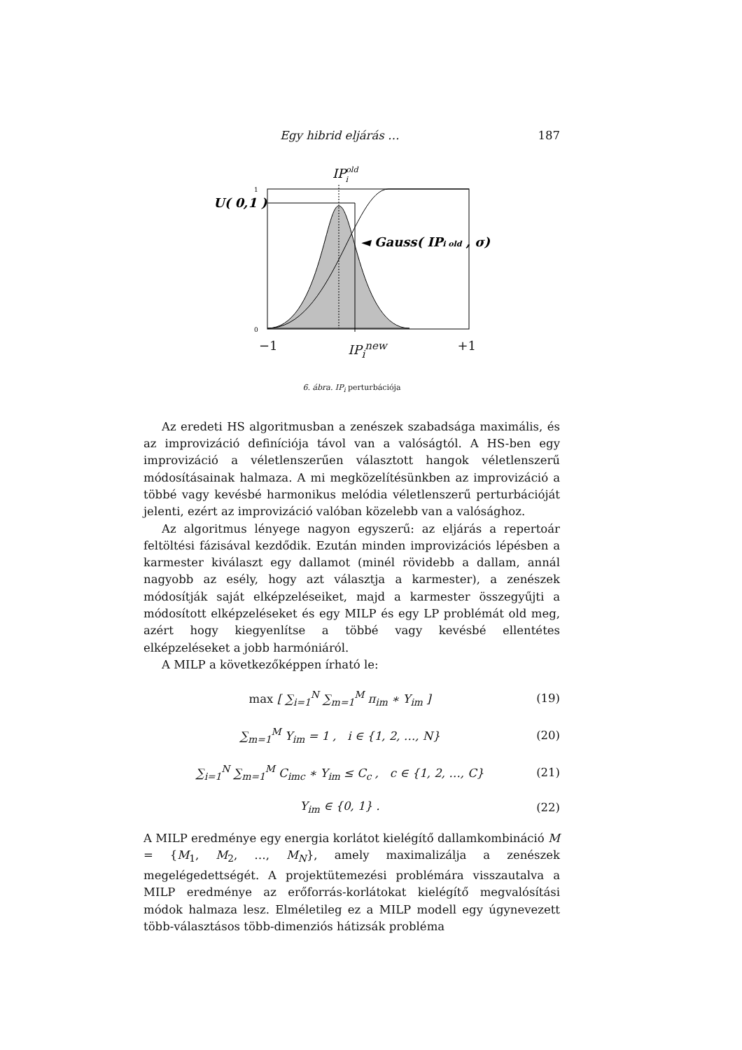Egy hibrid eljárás … 187
IPoldi
U( 0,1 )
1
0
◄ Gauss( IPi old , σ)
−1 IP<sub>i</sub><sup>new</sup> +1
6. ábra. IP<sub>i</sub> perturbációja
Az eredeti HS algoritmusban a zenészek szabadsága maximális, és az improvizáció definíciója távol van a valóságtól. A HS-ben egy improvizáció a véletlenszerűen választott hangok véletlenszerű módosításainak halmaza. A mi megközelítésünkben az improvizáció a többé vagy kevésbé harmonikus melódia véletlenszerű perturbációját jelenti, ezért az improvizáció valóban közelebb van a valósághoz.
Az algoritmus lényege nagyon egyszerű: az eljárás a repertoár feltöltési fázisával kezdődik. Ezután minden improvizációs lépésben a karmester kiválaszt egy dallamot (minél rövidebb a dallam, annál nagyobb az esély, hogy azt választja a karmester), a zenészek módosítják saját elképzeléseiket, majd a karmester összegyűjti a módosított elképzeléseket és egy MILP és egy LP problémát old meg, azért hogy kiegyenlítse a többé vagy kevésbé ellentétes elképzeléseket a jobb harmóniáról.
A MILP a következőképpen írható le:
max [ ∑<sub>i=1</sub><sup>N</sup> ∑<sub>m=1</sub><sup>M</sup> π<sub>im</sub> ∗ Y<sub>im</sub> ] (19)
∑<sub>m=1</sub><sup>M</sup> Y<sub>im</sub> = 1 , i ∈ {1, 2, …, N} (20)
∑<sub>i=1</sub><sup>N</sup> ∑<sub>m=1</sub><sup>M</sup> C<sub>imc</sub> ∗ Y<sub>im</sub> ≤ C<sub>c</sub> , c ∈ {1, 2, …, C} (21)
Y<sub>im</sub> ∈ {0, 1} . (22)
A MILP eredménye egy energia korlátot kielégítő dallamkombináció M = {M<sub>1</sub>, M<sub>2</sub>, …, M<sub>N</sub>}, amely maximalizálja a zenészek megelégedettségét. A projektütemezési problémára visszautalva a MILP eredménye az erőforrás-korlátokat kielégítő megvalósítási módok halmaza lesz. Elméletileg ez a MILP modell egy úgynevezett több-választásos több-dimenziós hátizsák probléma